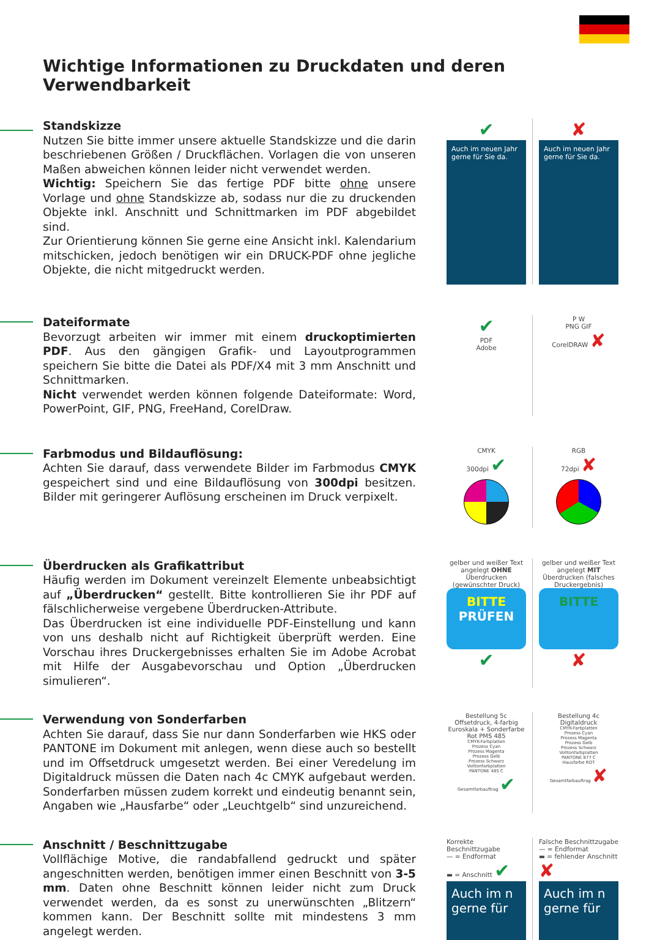Wichtige Informationen zu Druckdaten und deren Verwendbarkeit
Standskizze
Nutzen Sie bitte immer unsere aktuelle Standskizze und die darin beschriebenen Größen / Druckflächen. Vorlagen die von unseren Maßen abweichen können leider nicht verwendet werden.
Wichtig: Speichern Sie das fertige PDF bitte ohne unsere Vorlage und ohne Standskizze ab, sodass nur die zu druckenden Objekte inkl. Anschnitt und Schnittmarken im PDF abgebildet sind.
Zur Orientierung können Sie gerne eine Ansicht inkl. Kalendarium mitschicken, jedoch benötigen wir ein DRUCK-PDF ohne jegliche Objekte, die nicht mitgedruckt werden.
✔
Auch im neuen Jahr gerne für Sie da.
✘
Auch im neuen Jahr gerne für Sie da.
Dateiformate
Bevorzugt arbeiten wir immer mit einem druckoptimierten PDF. Aus den gängigen Grafik- und Layoutprogrammen speichern Sie bitte die Datei als PDF/X4 mit 3 mm Anschnitt und Schnittmarken.
Nicht verwendet werden können folgende Dateiformate: Word, PowerPoint, GIF, PNG, FreeHand, CorelDraw.
✔
PDF
Adobe
P W
PNG GIF
CorelDRAW ✘
Farbmodus und Bildauflösung:
Achten Sie darauf, dass verwendete Bilder im Farbmodus CMYK gespeichert sind und eine Bildauflösung von 300dpi besitzen. Bilder mit geringerer Auflösung erscheinen im Druck verpixelt.
CMYK
300dpi ✔
RGB
72dpi ✘
Überdrucken als Grafikattribut
Häufig werden im Dokument vereinzelt Elemente unbeabsichtigt auf „Überdrucken“ gestellt. Bitte kontrollieren Sie ihr PDF auf fälschlicherweise vergebene Überdrucken-Attribute.
Das Überdrucken ist eine individuelle PDF-Einstellung und kann von uns deshalb nicht auf Richtigkeit überprüft werden. Eine Vorschau ihres Druckergebnisses erhalten Sie im Adobe Acrobat mit Hilfe der Ausgabevorschau und Option „Überdrucken simulieren“.
gelber und weißer Text angelegt OHNE Überdrucken (gewünschter Druck)
BITTE
PRÜFEN
✔
gelber und weißer Text angelegt MIT Überdrucken (falsches Druckergebnis)
BITTE
✘
Verwendung von Sonderfarben
Achten Sie darauf, dass Sie nur dann Sonderfarben wie HKS oder PANTONE im Dokument mit anlegen, wenn diese auch so bestellt und im Offsetdruck umgesetzt werden. Bei einer Veredelung im Digitaldruck müssen die Daten nach 4c CMYK aufgebaut werden. Sonderfarben müssen zudem korrekt und eindeutig benannt sein, Angaben wie „Hausfarbe“ oder „Leuchtgelb“ sind unzureichend.
Bestellung 5c Offsetdruck, 4-farbig Euroskala + Sonderfarbe Rot PMS 485
CMYK-Farbplatten
Prozess Cyan
Prozess Magenta
Prozess Gelb
Prozess Schwarz
Volltonfarbplatten
PANTONE 485 C
Gesamtfarbauftrag ✔
Bestellung 4c Digitaldruck
CMYK-Farbplatten
Prozess Cyan
Prozess Magenta
Prozess Gelb
Prozess Schwarz
Volltonfarbplatten
PANTONE 877 C
Hausfarbe ROT
Gesamtfarbauftrag ✘
Anschnitt / Beschnittzugabe
Vollflächige Motive, die randabfallend gedruckt und später angeschnitten werden, benötigen immer einen Beschnitt von 3-5 mm. Daten ohne Beschnitt können leider nicht zum Druck verwendet werden, da es sonst zu unerwünschten „Blitzern“ kommen kann. Der Beschnitt sollte mit mindestens 3 mm angelegt werden.
Korrekte Beschnittzugabe
— = Endformat
▬ = Anschnitt ✔
Auch im n gerne für
Falsche Beschnittzugabe
— = Endformat
▬ = fehlender Anschnitt ✘
Auch im n gerne für